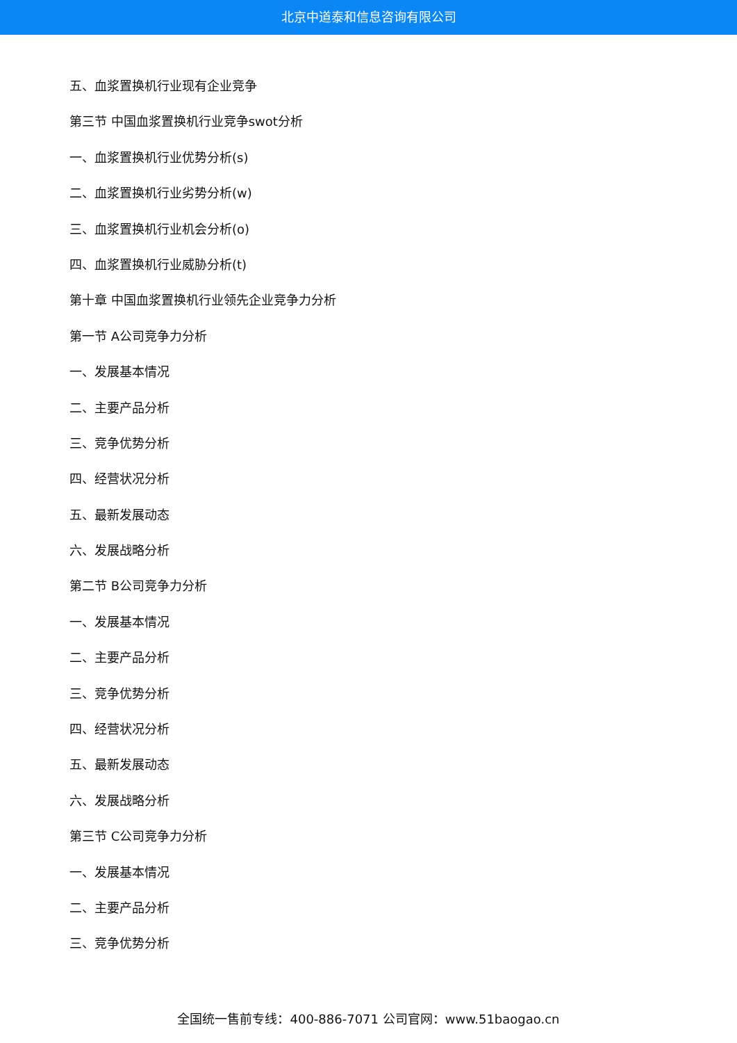北京中道泰和信息咨询有限公司
五、血浆置换机行业现有企业竞争
第三节 中国血浆置换机行业竞争swot分析
一、血浆置换机行业优势分析(s)
二、血浆置换机行业劣势分析(w)
三、血浆置换机行业机会分析(o)
四、血浆置换机行业威胁分析(t)
第十章 中国血浆置换机行业领先企业竞争力分析
第一节 A公司竞争力分析
一、发展基本情况
二、主要产品分析
三、竞争优势分析
四、经营状况分析
五、最新发展动态
六、发展战略分析
第二节 B公司竞争力分析
一、发展基本情况
二、主要产品分析
三、竞争优势分析
四、经营状况分析
五、最新发展动态
六、发展战略分析
第三节 C公司竞争力分析
一、发展基本情况
二、主要产品分析
三、竞争优势分析
全国统一售前专线：400-886-7071 公司官网：www.51baogao.cn